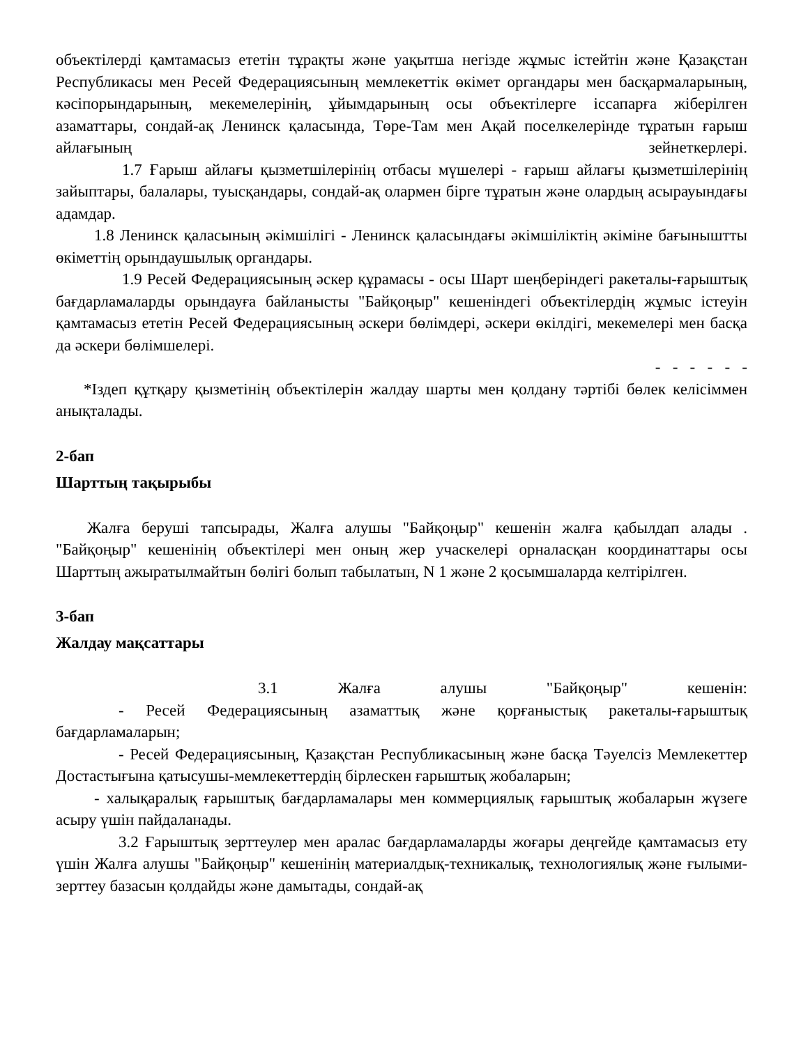объектілерді қамтамасыз ететін тұрақты және уақытша негізде жұмыс істейтін және Қазақстан Республикасы мен Ресей Федерациясының мемлекеттік өкімет органдары мен басқармаларының, кәсіпорындарының, мекемелерінің, ұйымдарының осы объектілерге іссапарға жіберілген азаматтары, сондай-ақ Ленинск қаласында, Төре-Там мен Ақай поселкелерінде тұратын ғарыш айлағының зейнеткерлері.
1.7 Ғарыш айлағы қызметшілерінің отбасы мүшелері - ғарыш айлағы қызметшілерінің зайыптары, балалары, туысқандары, сондай-ақ олармен бірге тұратын және олардың асырауындағы адамдар.
1.8 Ленинск қаласының әкімшілігі - Ленинск қаласындағы әкімшіліктің әкіміне бағыныштты өкіметтің орындаушылық органдары.
1.9 Ресей Федерациясының әскер құрамасы - осы Шарт шеңберіндегі ракеталы-ғарыштық бағдарламаларды орындауға байланысты "Байқоңыр" кешеніндегі объектілердің жұмыс істеуін қамтамасыз ететін Ресей Федерациясының әскери бөлімдері, әскери өкілдігі, мекемелері мен басқа да әскери бөлімшелері.
- - - - - -
*Іздеп құтқару қызметінің объектілерін жалдау шарты мен қолдану тәртібі бөлек келісіммен анықталады.
2-бап
Шарттың тақырыбы
Жалға беруші тапсырады, Жалға алушы "Байқоңыр" кешенін жалға қабылдап алады . "Байқоңыр" кешенінің объектілері мен оның жер учаскелері орналасқан координаттары осы Шарттың ажыратылмайтын бөлігі болып табылатын, N 1 және 2 қосымшаларда келтірілген.
3-бап
Жалдау мақсаттары
3.1 Жалға алушы "Байқоңыр" кешенін:
- Ресей Федерациясының азаматтық және қорғаныстық ракеталы-ғарыштық бағдарламаларын;
- Ресей Федерациясының, Қазақстан Республикасының және басқа Тәуелсіз Мемлекеттер Достастығына қатысушы-мемлекеттердің бірлескен ғарыштық жобаларын;
- халықаралық ғарыштық бағдарламалары мен коммерциялық ғарыштық жобаларын жүзеге асыру үшін пайдаланады.
3.2 Ғарыштық зерттеулер мен аралас бағдарламаларды жоғары деңгейде қамтамасыз ету үшін Жалға алушы "Байқоңыр" кешенінің материалдық-техникалық, технологиялық және ғылыми-зерттеу базасын қолдайды және дамытады, сондай-ақ